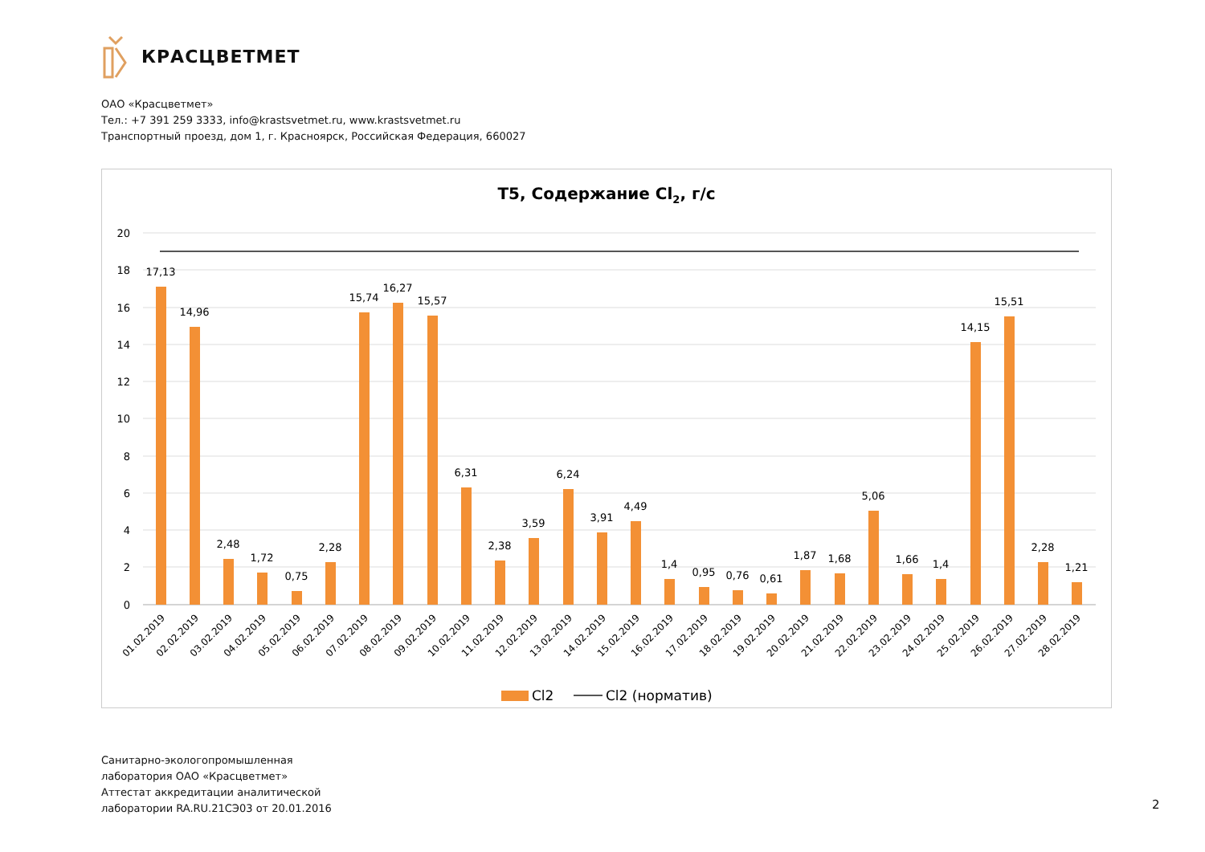КРАСЦВЕТМЕТ
ОАО «Красцветмет»
Тел.: +7 391 259 3333, info@krastsvetmet.ru, www.krastsvetmet.ru
Транспортный проезд, дом 1, г. Красноярск, Российская Федерация, 660027
Т5, Содержание Cl2, г/с
20
18
16
14
12
10
8
6
4
2
0
17,13
14,96
2,48
1,72
0,75
2,28
15,74
16,27
15,57
6,31
2,38
3,59
6,24
3,91
4,49
1,4
0,95
0,76
0,61
1,87
1,68
5,06
1,66
1,4
14,15
15,51
2,28
1,21
01.02.2019
02.02.2019
03.02.2019
04.02.2019
05.02.2019
06.02.2019
07.02.2019
08.02.2019
09.02.2019
10.02.2019
11.02.2019
12.02.2019
13.02.2019
14.02.2019
15.02.2019
16.02.2019
17.02.2019
18.02.2019
19.02.2019
20.02.2019
21.02.2019
22.02.2019
23.02.2019
24.02.2019
25.02.2019
26.02.2019
27.02.2019
28.02.2019
Cl2
Cl2 (норматив)
Санитарно-экологопромышленная
лаборатория ОАО «Красцветмет»
Аттестат аккредитации аналитической
лаборатории RA.RU.21СЭ03 от 20.01.2016
2